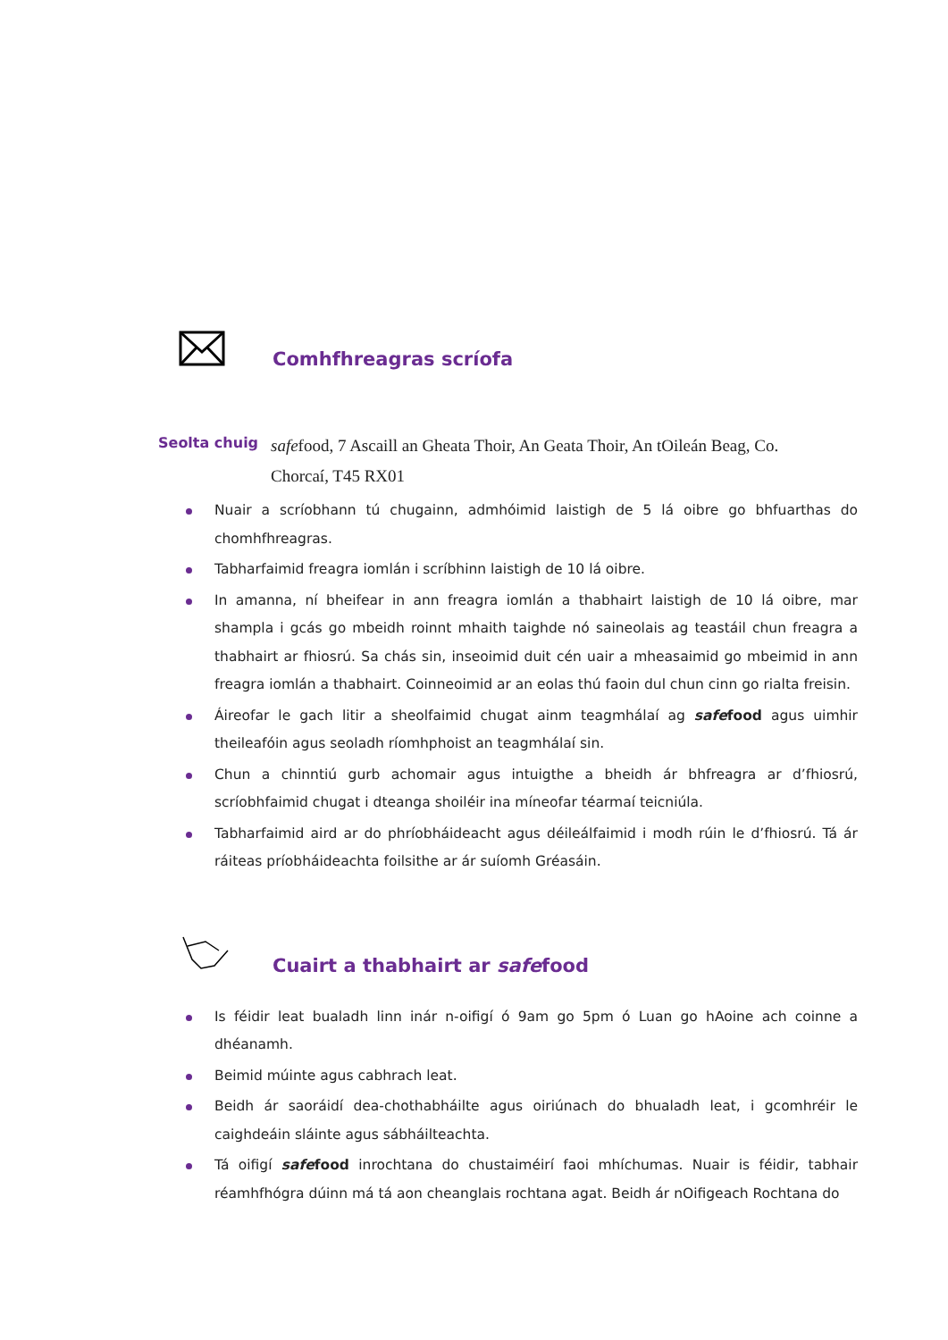Comhfhreagras scríofa
Seolta chuig
safefood, 7 Ascaill an Gheata Thoir, An Geata Thoir, An tOileán Beag, Co. Chorcaí, T45 RX01
Nuair a scríobhann tú chugainn, admhóimid laistigh de 5 lá oibre go bhfuarthas do chomhfhreagras.
Tabharfaimid freagra iomlán i scríbhinn laistigh de 10 lá oibre.
In amanna, ní bheifear in ann freagra iomlán a thabhairt laistigh de 10 lá oibre, mar shampla i gcás go mbeidh roinnt mhaith taighde nó saineolais ag teastáil chun freagra a thabhairt ar fhiosrú. Sa chás sin, inseoimid duit cén uair a mheasaimid go mbeimid in ann freagra iomlán a thabhairt. Coinneoimid ar an eolas thú faoin dul chun cinn go rialta freisin.
Áireofar le gach litir a sheolfaimid chugat ainm teagmhálaí ag safe food agus uimhir theileafóin agus seoladh ríomhphoist an teagmhálaí sin.
Chun a chinntiú gurb achomair agus intuigthe a bheidh ár bhfreagra ar d’fhiosrú, scríobhfaimid chugat i dteanga shoiléir ina míneofar téarmaí teicniúla.
Tabharfaimid aird ar do phríobháideacht agus déileálfaimid i modh rúin le d’fhiosrú. Tá ár ráiteas príobháideachta foilsithe ar ár suíomh Gréasáin.
Cuairt a thabhairt ar safefood
Is féidir leat bualadh linn inár n-oifigí ó 9am go 5pm ó Luan go hAoine ach coinne a dhéanamh.
Beimid múinte agus cabhrach leat.
Beidh ár saoráidí dea-chothabháilte agus oiriúnach do bhualadh leat, i gcomhréir le caighdeáin sláinte agus sábháilteachta.
Tá oifigí safe food inrochtana do chustaiméirí faoi mhíchumas. Nuair is féidir, tabhair réamhfhógra dúinn má tá aon cheanglais rochtana agat. Beidh ár nOifigeach Rochtana do